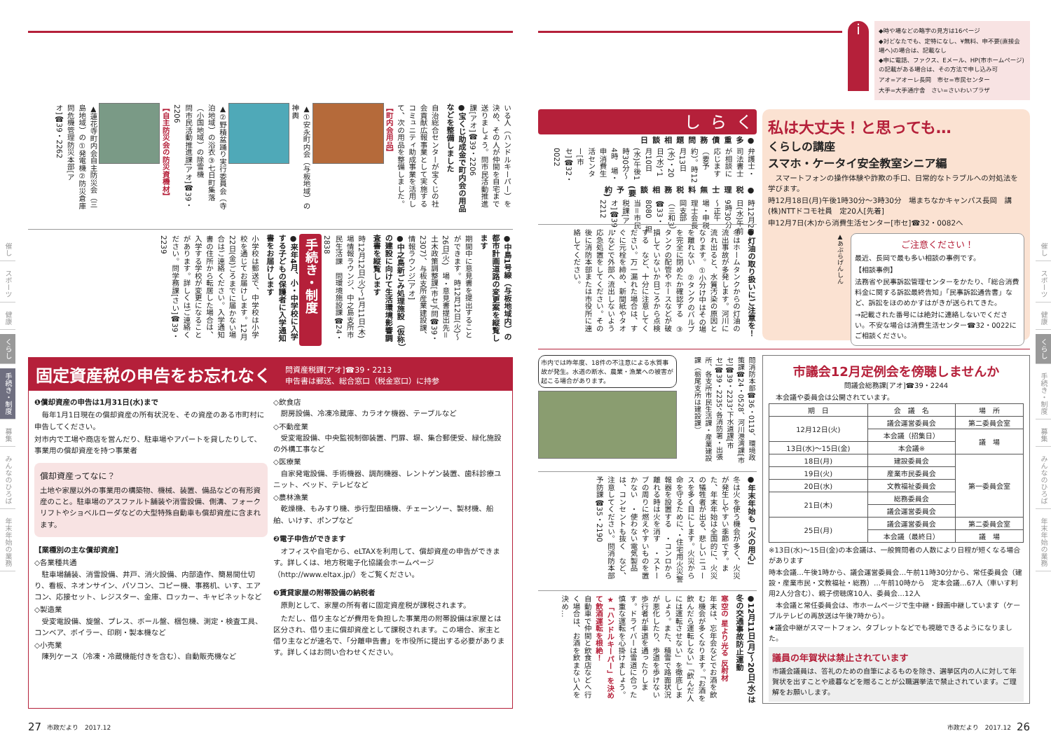i
◆時や場などの略字の見方は16ページ
◆対どなたでも、定特になし、¥無料、申不要(直接会場へ)の場合は、記載なし
◆申に電話、ファクス、Eメール、HP(市ホームページ)の記載がある場合は、その方法で申し込み可
アオ=アオーレ長岡　市セ=市民センター
大手=大手通庁舎　さい=さいわいプラザ
くらし
●多重債務問題相談日
弁護士・司法書士が相談に応じます（要予約）。時12月13日(水)・20日(水)、1月10日(水)午後1時30分～4時　場・申消費生活センター[市セ]☎32・0022
●税理士無料税務相談(要予約)
時12月20日(水)午前9時30分～正午　場・申税理士会長岡支部（三和3）☎33・8080　担当＝市民税課[アオ]☎39・2212
●灯油の取り扱いにご注意を！
冬はホームタンクからの灯油の流出事故が多発します。河川に流れ出ると、水質汚染の原因となります。①小分け中はその場を離れない　②タンクのバルブを完全に閉めたか確認する　③タンクの配管やホースなどが破損していないか日ごろから点検する　など、十分に注意してください。万一漏れた場合は、すぐに元栓を締め、新聞紙やタオルなどで外部へ流出しないよう応急処置をしてください。その後に消防本部または市役所に連絡してください。
私は大丈夫！と思っても…
くらしの講座
スマホ・ケータイ安全教室シニア編
　スマートフォンの操作体験や詐欺の手口、日常的なトラブルへの対処法を学びます。
時12月18日(月)午後1時30分～3時30分　場まちなかキャンパス長岡　講(株)NTTドコモ社員　定20人[先着]
申12月7日(木)から消費生活センター[市セ]☎32・0082へ
▲あぶらげんしん
ご注意ください！
最近、長岡で最も多い相談の事例です。
【相談事例】
法務省や民事訴訟管理センターをかたり、「総合消費料金に関する訴訟最終告知」「民事訴訟通告書」など、訴訟をほのめかすはがきが送られてきた。
→記載された番号には絶対に連絡しないでください。不安な場合は消費生活センター☎32・0022にご相談ください。
市内では昨年度、18件の不注意による水質事故が発生。水道の断水、農業・漁業への被害が起こる場合があります。
問消防本部☎36・0119、環境政策課☎24・0528、河川港湾課[市セ]☎39・2233、下水道課[市セ]☎39・2235、各消防署・出張所、各支所市民生活課・産業建設課（栃尾支所は建設課）
●年末年始も「火の用心」
冬は火を使う機会が多く、火災が発生しやすい季節です。また、年末年始は全国的に、火災の犠牲者が出る、悲しいニュースを多く目にします。火災から命を守るために、・住宅用火災警報器を設置する　・コンロから離れる時は火を消す　・ストーブの周りに燃えやすいものを置かない　・使わない電気製品は、コンセントも抜く　など、注意してください。問消防本部予防課☎35・2190
●12月11日(月)～20日(水)は冬の交通事故防止運動
寒空の 星より光る 反射材
年末は、忘年会などでお酒を飲む機会が多くなります。「お酒を飲んだら運転しない」「飲んだ人には運転させない」を徹底しましょう。また、積雪で路面状況が悪化したり、歩道を歩けない歩行者が車道を通ったりします。ドライバーは雪道に合った慎重な運転を心掛けましょう。
★「ハンドルキーパー」を決めて飲酒運転を根絶！
自動車で仲間と飲食店などへ行く場合は、お酒を飲まない人を決め…
市議会12月定例会を傍聴しませんか
問議会総務課[アオ]☎39・2244
　本会議や委員会は公開されています。
| 期 日 | 会 議 名 | 場 所 |
| --- | --- | --- |
| 12月12日(火) | 議会運営委員会 | 第二委員会室 |
| | 本会議（招集日） | 議 場 |
| 13日(水)～15日(金) | 本会議※ | |
| 18日(月) | 建設委員会 | 第一委員会室 |
| 19日(火) | 産業市民委員会 | |
| 20日(水) | 文教福祉委員会 | |
| 21日(木) | 総務委員会 | |
| | 議会運営委員会 | |
| 25日(月) | 議会運営委員会 | 第二委員会室 |
| | 本会議（最終日） | 議 場 |
※13日(水)～15日(金)の本会議は、一般質問者の人数により日程が短くなる場合があります
時本会議…午後1時から、議会運営委員会…午前11時30分から、常任委員会（建設・産業市民・文教福祉・総務）…午前10時から　定本会議…67人（車いす利用2人分含む）、親子傍聴席10人、委員会…12人
　本会議と常任委員会は、市ホームページで生中継・録画中継しています（ケーブルテレビの再放送は午後7時から）。
★議会中継がスマートフォン、タブレットなどでも視聴できるようになりました。
議員の年賀状は禁止されています
市議会議員は、答礼のための自筆によるものを除き、選挙区内の人に対して年賀状を出すことや歳暮などを贈ることが公職選挙法で禁止されています。ご理解をお願いします。
市政だより　2017.12 26
催し
スポーツ
健康
くらし
手続き・制度
募集
みんなのひろば
年末年始の業務
催し
スポーツ
健康
くらし
手続き・制度
募集
みんなのひろば
年末年始の業務
いる人（ハンドルキーパー）を決め、その人が仲間を自宅まで送りましょう。問市民活動推進課[アオ]☎39・2206
●宝くじ助成金で町内会の用品などを整備しました
自治総合センターが宝くじの社会貢献広報事業として実施するコミュニティ助成事業を活用して、次の用品を整備しました。
【町内会用品】
▲①安永町内会（与板地域）の神輿
▲②野積盆踊り実行委員会（寺泊地域）の浴衣③七日町集落（小国地域）の除雪機
問市民活動推進課[アオ]☎39・2206
【自主防災会の防災資機材】
▲蓮花寺町内会自主防災会（三島地域）の①発電機②防災倉庫
問危機管理防災本部[アオ]☎39・2262
●中島1号線（与板地域内）の都市計画道路の変更案を縦覧します
期間中に意見書を提出することができます。時12月12日(火)～26日(火)　場・意見書提出先＝土木政策調整課[市セ]（問☎39・2307）、与板支所産業建設課、情報ラウンジ[アオ]
●中之島新ごみ処理施設（仮称）の建設に向けて生活環境影響調査書を縦覧します
時12月12日(火)～1月11日(木)　場情報ラウンジ、中之島支所市民生活課　問環境施設課☎24・2838
手続き・制度
●来年4月、小・中学校に入学する子どもの保護者に入学通知書をお届けします
小学校は郵送で、中学校は小学校を通じてお届けします。12月22日(金)ごろまでに届かない場合はご連絡ください。入学通知書の住所から転居した場合は、入学する学校が変更になることがあります。詳しくはご連絡ください。問学務課[さい]☎39・2239
固定資産税の申告をお忘れなく
問資産税課[アオ]☎39・2213
申告書は郵送、総合窓口（税金窓口）に持参
❶償却資産の申告は1月31日(水)まで
　毎年1月1日現在の償却資産の所有状況を、その資産のある市町村に申告してください。
対市内で工場や商店を営んだり、駐車場やアパートを貸したりして、事業用の償却資産を持つ事業者
償却資産ってなに？
土地や家屋以外の事業用の構築物、機械、装置、備品などの有形資産のこと。駐車場のアスファルト舗装や消雪設備、側溝、フォークリフトやショベルローダなどの大型特殊自動車も償却資産に含まれます。
【業種別の主な償却資産】
◇各業種共通
　駐車場舗装、消雪設備、井戸、消火設備、内部造作、簡易間仕切り、看板、ネオンサイン、パソコン、コピー機、事務机、いす、エアコン、応接セット、レジスター、金庫、ロッカー、キャビネットなど
◇製造業
　受変電設備、旋盤、プレス、ボール盤、梱包機、測定・検査工具、コンベア、ボイラー、印刷・製本機など
◇小売業
　陳列ケース（冷凍・冷蔵機能付きを含む）、自動販売機など
◇飲食店
　厨房設備、冷凍冷蔵庫、カラオケ機器、テーブルなど
◇不動産業
　受変電設備、中央監視制御装置、門扉、塀、集合郵便受、緑化施設の外構工事など
◇医療業
　自家発電設備、手術機器、調剤機器、レントゲン装置、歯科診療ユニット、ベッド、テレビなど
◇農林漁業
　乾燥機、もみすり機、歩行型田植機、チェーンソー、製材機、船舶、いけす、ポンプなど
❷電子申告ができます
　オフィスや自宅から、eLTAXを利用して、償却資産の申告ができます。詳しくは、地方税電子化協議会ホームページ（http://www.eltax.jp/）をご覧ください。
❸賃貸家屋の附帯設備の納税者
　原則として、家屋の所有者に固定資産税が課税されます。
　ただし、借り主などが費用を負担した事業用の附帯設備は家屋とは区分され、借り主に償却資産として課税されます。この場合、家主と借り主などが連名で、「分離申告書」を市役所に提出する必要があります。詳しくはお問い合わせください。
27 市政だより　2017.12